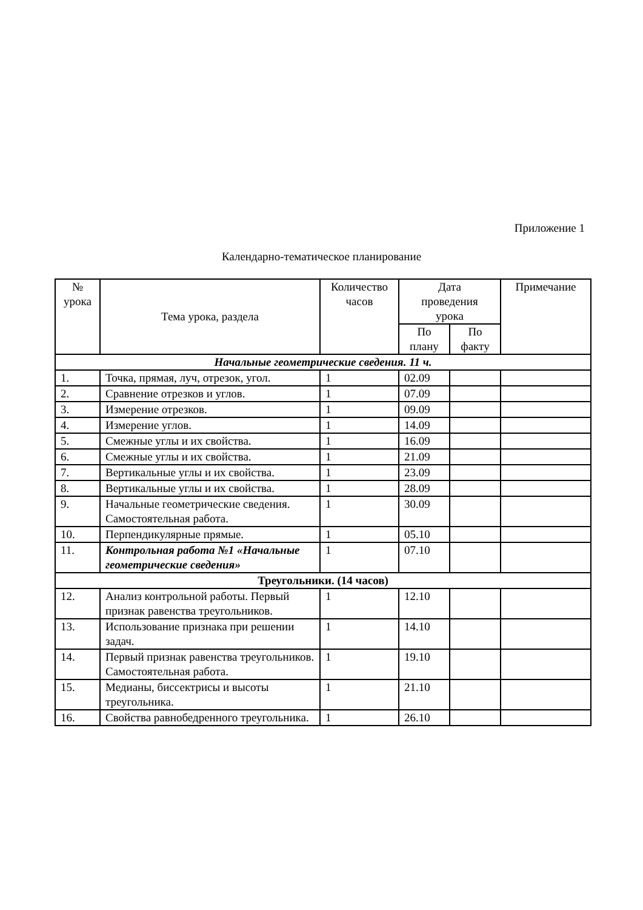Приложение 1
Календарно-тематическое планирование
| № урока | Тема урока, раздела | Количество часов | Дата проведения урока | | Примечание |
| --- | --- | --- | --- | --- | --- |
| | | | По плану | По факту | |
| Начальные геометрические сведения. 11 ч. | | | | | |
| 1. | Точка, прямая, луч, отрезок, угол. | 1 | 02.09 | | |
| 2. | Сравнение отрезков и углов. | 1 | 07.09 | | |
| 3. | Измерение отрезков. | 1 | 09.09 | | |
| 4. | Измерение углов. | 1 | 14.09 | | |
| 5. | Смежные углы и их свойства. | 1 | 16.09 | | |
| 6. | Смежные углы и их свойства. | 1 | 21.09 | | |
| 7. | Вертикальные углы и их свойства. | 1 | 23.09 | | |
| 8. | Вертикальные углы и их свойства. | 1 | 28.09 | | |
| 9. | Начальные геометрические сведения. Самостоятельная работа. | 1 | 30.09 | | |
| 10. | Перпендикулярные прямые. | 1 | 05.10 | | |
| 11. | Контрольная работа №1 «Начальные геометрические сведения» | 1 | 07.10 | | |
| Треугольники. (14 часов) | | | | | |
| 12. | Анализ контрольной работы. Первый признак равенства треугольников. | 1 | 12.10 | | |
| 13. | Использование признака при решении задач. | 1 | 14.10 | | |
| 14. | Первый признак равенства треугольников. Самостоятельная работа. | 1 | 19.10 | | |
| 15. | Медианы, биссектрисы и высоты треугольника. | 1 | 21.10 | | |
| 16. | Свойства равнобедренного треугольника. | 1 | 26.10 | | |